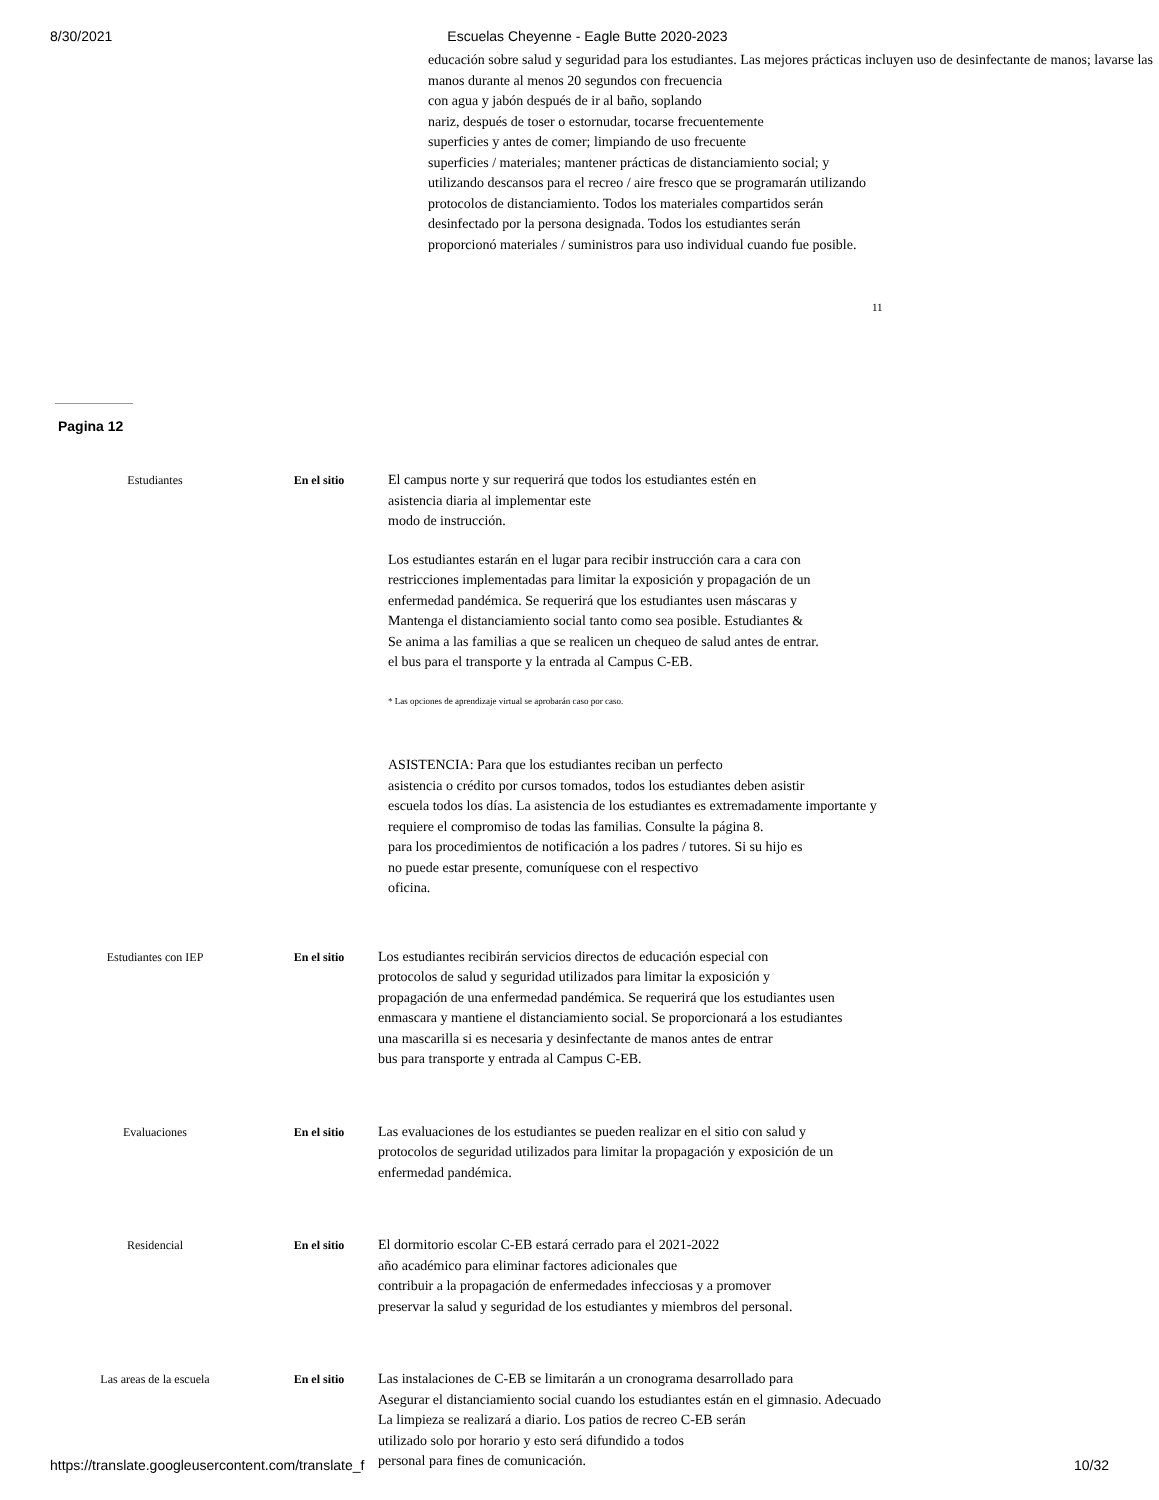8/30/2021 Escuelas Cheyenne - Eagle Butte 2020-2023
educación sobre salud y seguridad para los estudiantes. Las mejores prácticas incluyen uso de desinfectante de manos; lavarse las manos durante al menos 20 segundos con frecuencia
con agua y jabón después de ir al baño, soplando
nariz, después de toser o estornudar, tocarse frecuentemente
superficies y antes de comer; limpiando de uso frecuente
superficies / materiales; mantener prácticas de distanciamiento social; y
utilizando descansos para el recreo / aire fresco que se programarán utilizando
protocolos de distanciamiento. Todos los materiales compartidos serán
desinfectado por la persona designada. Todos los estudiantes serán
proporcionó materiales / suministros para uso individual cuando fue posible.
11
Pagina 12
Estudiantes En el sitio
El campus norte y sur requerirá que todos los estudiantes estén en
asistencia diaria al implementar este
modo de instrucción.
Los estudiantes estarán en el lugar para recibir instrucción cara a cara con
restricciones implementadas para limitar la exposición y propagación de un
enfermedad pandémica. Se requerirá que los estudiantes usen máscaras y
Mantenga el distanciamiento social tanto como sea posible. Estudiantes &
Se anima a las familias a que se realicen un chequeo de salud antes de entrar.
el bus para el transporte y la entrada al Campus C-EB.
* Las opciones de aprendizaje virtual se aprobarán caso por caso.
ASISTENCIA: Para que los estudiantes reciban un perfecto
asistencia o crédito por cursos tomados, todos los estudiantes deben asistir
escuela todos los días. La asistencia de los estudiantes es extremadamente importante y
requiere el compromiso de todas las familias. Consulte la página 8.
para los procedimientos de notificación a los padres / tutores. Si su hijo es
no puede estar presente, comuníquese con el respectivo
oficina.
Estudiantes con IEP En el sitio
Los estudiantes recibirán servicios directos de educación especial con
protocolos de salud y seguridad utilizados para limitar la exposición y
propagación de una enfermedad pandémica. Se requerirá que los estudiantes usen
enmascara y mantiene el distanciamiento social. Se proporcionará a los estudiantes
una mascarilla si es necesaria y desinfectante de manos antes de entrar
bus para transporte y entrada al Campus C-EB.
Evaluaciones En el sitio
Las evaluaciones de los estudiantes se pueden realizar en el sitio con salud y
protocolos de seguridad utilizados para limitar la propagación y exposición de un
enfermedad pandémica.
Residencial En el sitio
El dormitorio escolar C-EB estará cerrado para el 2021-2022
año académico para eliminar factores adicionales que
contribuir a la propagación de enfermedades infecciosas y a promover
preservar la salud y seguridad de los estudiantes y miembros del personal.
Las areas de la escuela En el sitio
Las instalaciones de C-EB se limitarán a un cronograma desarrollado para
Asegurar el distanciamiento social cuando los estudiantes están en el gimnasio. Adecuado
La limpieza se realizará a diario. Los patios de recreo C-EB serán
utilizado solo por horario y esto será difundido a todos
personal para fines de comunicación.
https://translate.googleusercontent.com/translate_f 10/32